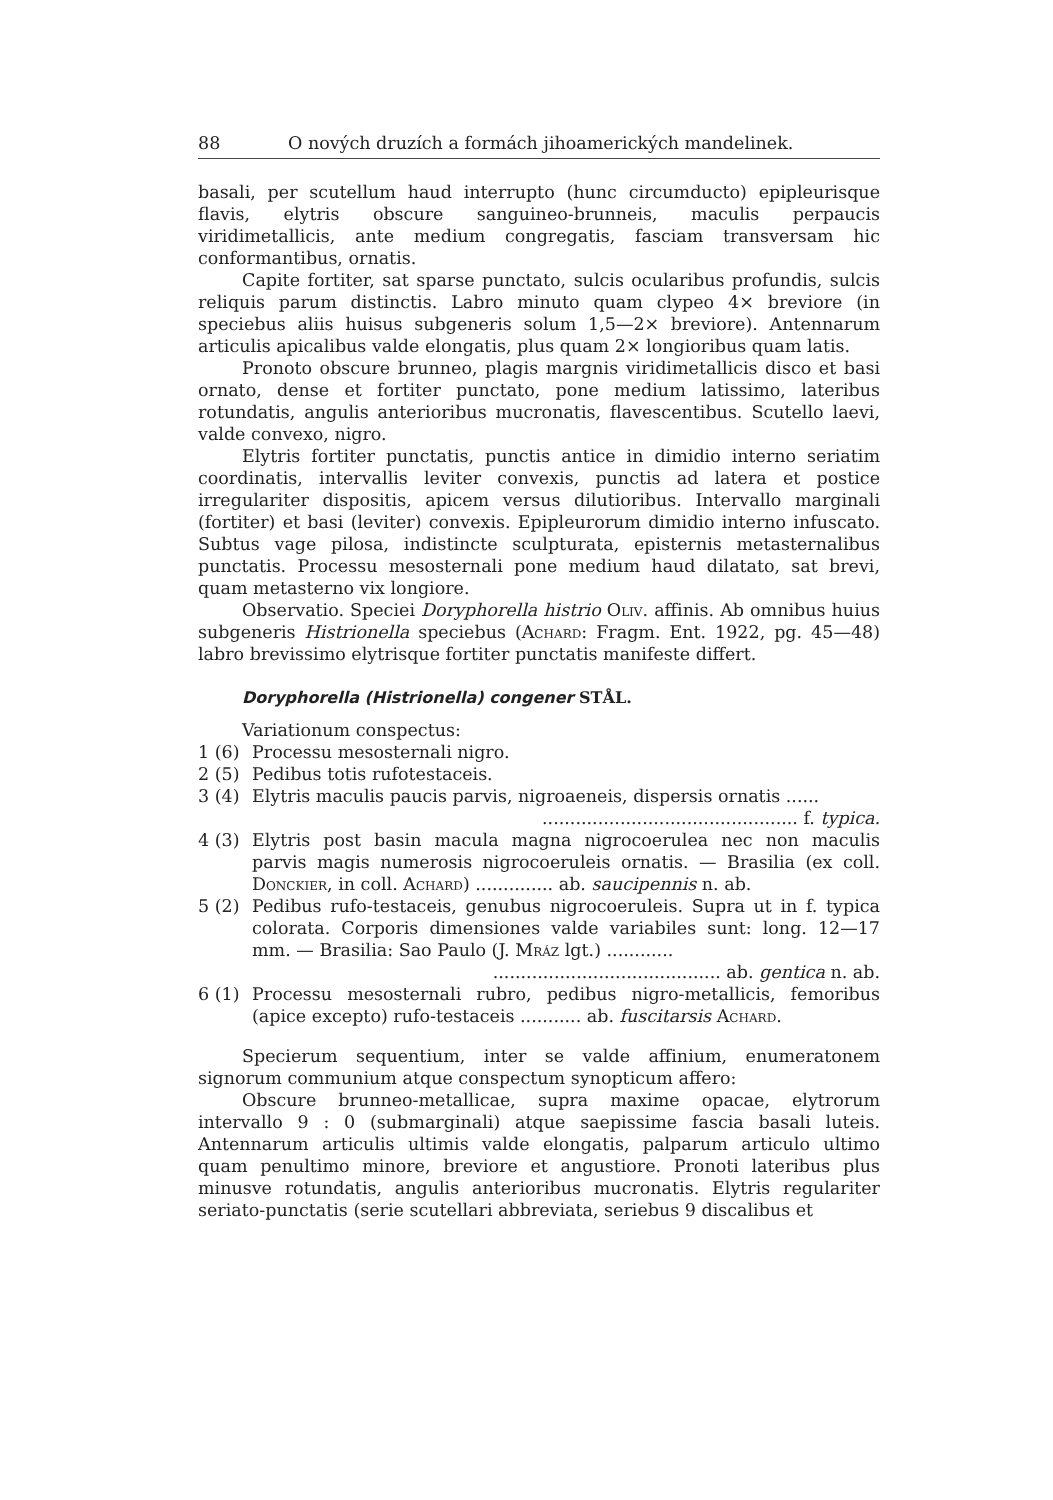88 O nových druzích a formách jihoamerických mandelinek.
basali, per scutellum haud interrupto (hunc circumducto) epipleurisque flavis, elytris obscure sanguineo-brunneis, maculis perpaucis viridimetallicis, ante medium congregatis, fasciam transversam hic conformantibus, ornatis.
Capite fortiter, sat sparse punctato, sulcis ocularibus profundis, sulcis reliquis parum distinctis. Labro minuto quam clypeo 4× breviore (in speciebus aliis huisus subgeneris solum 1,5—2× breviore). Antennarum articulis apicalibus valde elongatis, plus quam 2× longioribus quam latis.
Pronoto obscure brunneo, plagis margnis viridimetallicis disco et basi ornato, dense et fortiter punctato, pone medium latissimo, lateribus rotundatis, angulis anterioribus mucronatis, flavescentibus. Scutello laevi, valde convexo, nigro.
Elytris fortiter punctatis, punctis antice in dimidio interno seriatim coordinatis, intervallis leviter convexis, punctis ad latera et postice irregulariter dispositis, apicem versus dilutioribus. Intervallo marginali (fortiter) et basi (leviter) convexis. Epipleurorum dimidio interno infuscato. Subtus vage pilosa, indistincte sculpturata, episternis metasternalibus punctatis. Processu mesosternali pone medium haud dilatato, sat brevi, quam metasterno vix longiore.
Observatio. Speciei Doryphorella histrio Oliv. affinis. Ab omnibus huius subgeneris Histrionella speciebus (Achard: Fragm. Ent. 1922, pg. 45—48) labro brevissimo elytrisque fortiter punctatis manifeste differt.
Doryphorella (Histrionella) congener STÅL.
Variationum conspectus:
1 (6) Processu mesosternali nigro.
2 (5) Pedibus totis rufotestaceis.
3 (4) Elytris maculis paucis parvis, nigroaeneis, dispersis ornatis ......
.............................................. f. typica.
4 (3) Elytris post basin macula magna nigrocoerulea nec non maculis parvis magis numerosis nigrocoeruleis ornatis. — Brasilia (ex coll. Donckier, in coll. Achard) .............. ab. saucipennis n. ab.
5 (2) Pedibus rufo-testaceis, genubus nigrocoeruleis. Supra ut in f. typica colorata. Corporis dimensiones valde variabiles sunt: long. 12—17 mm. — Brasilia: Sao Paulo (J. Mráz lgt.) ............
......................................... ab. gentica n. ab.
6 (1) Processu mesosternali rubro, pedibus nigro-metallicis, femoribus (apice excepto) rufo-testaceis ........... ab. fuscitarsis Achard.
Specierum sequentium, inter se valde affinium, enumeratonem signorum communium atque conspectum synopticum affero:
Obscure brunneo-metallicae, supra maxime opacae, elytrorum intervallo 9 : 0 (submarginali) atque saepissime fascia basali luteis. Antennarum articulis ultimis valde elongatis, palparum articulo ultimo quam penultimo minore, breviore et angustiore. Pronoti lateribus plus minusve rotundatis, angulis anterioribus mucronatis. Elytris regulariter seriato-punctatis (serie scutellari abbreviata, seriebus 9 discalibus et